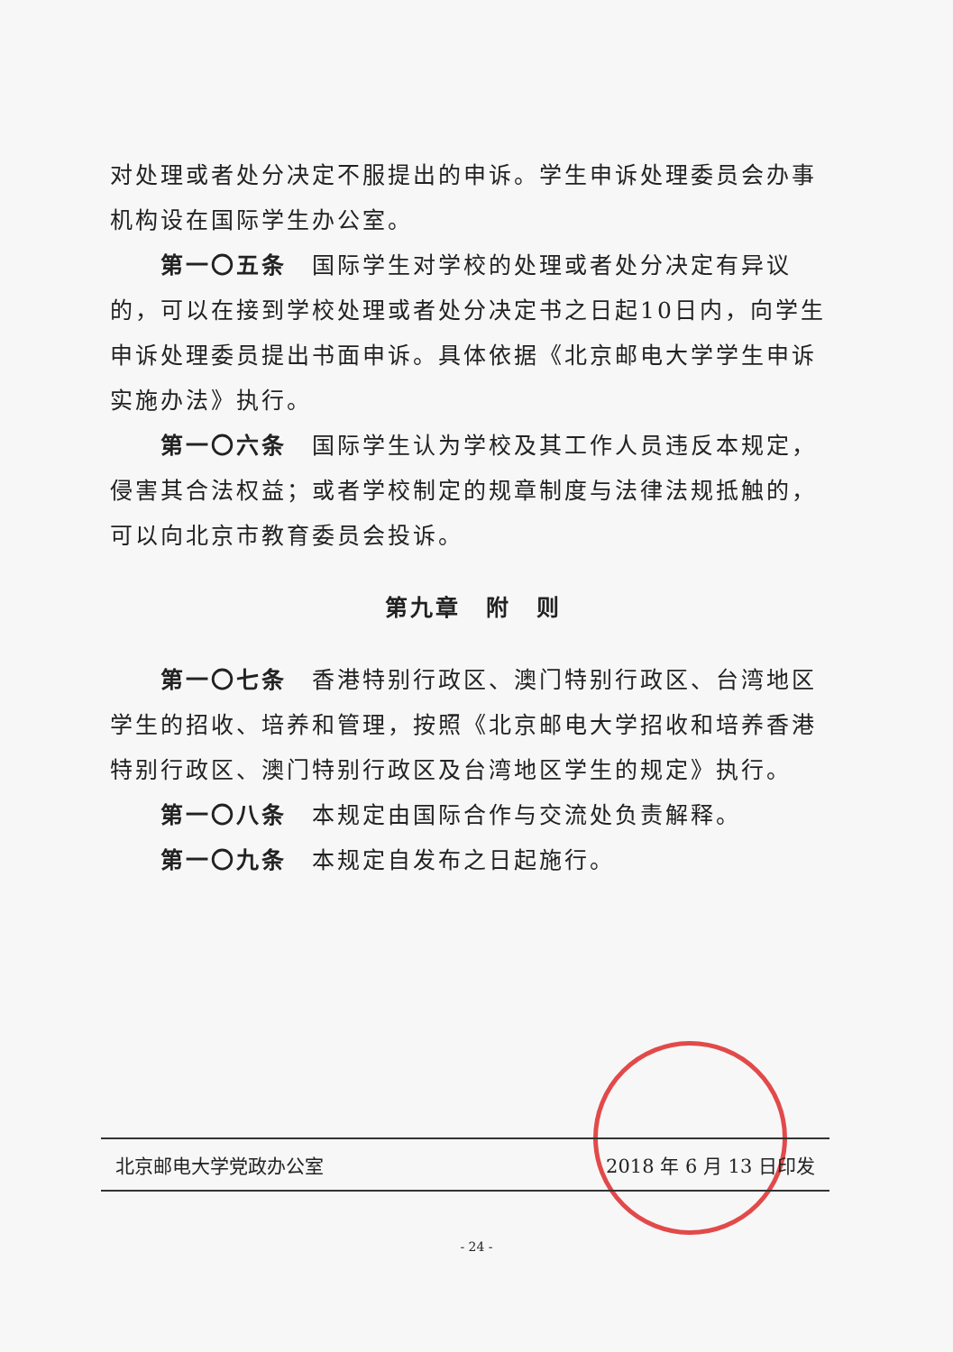对处理或者处分决定不服提出的申诉。学生申诉处理委员会办事机构设在国际学生办公室。
第一〇五条　国际学生对学校的处理或者处分决定有异议的，可以在接到学校处理或者处分决定书之日起10日内，向学生申诉处理委员提出书面申诉。具体依据《北京邮电大学学生申诉实施办法》执行。
第一〇六条　国际学生认为学校及其工作人员违反本规定，侵害其合法权益；或者学校制定的规章制度与法律法规抵触的，可以向北京市教育委员会投诉。
第九章　附　则
第一〇七条　香港特别行政区、澳门特别行政区、台湾地区学生的招收、培养和管理，按照《北京邮电大学招收和培养香港特别行政区、澳门特别行政区及台湾地区学生的规定》执行。
第一〇八条　本规定由国际合作与交流处负责解释。
第一〇九条　本规定自发布之日起施行。
北京邮电大学党政办公室 2018 年 6 月 13 日印发
- 24 -